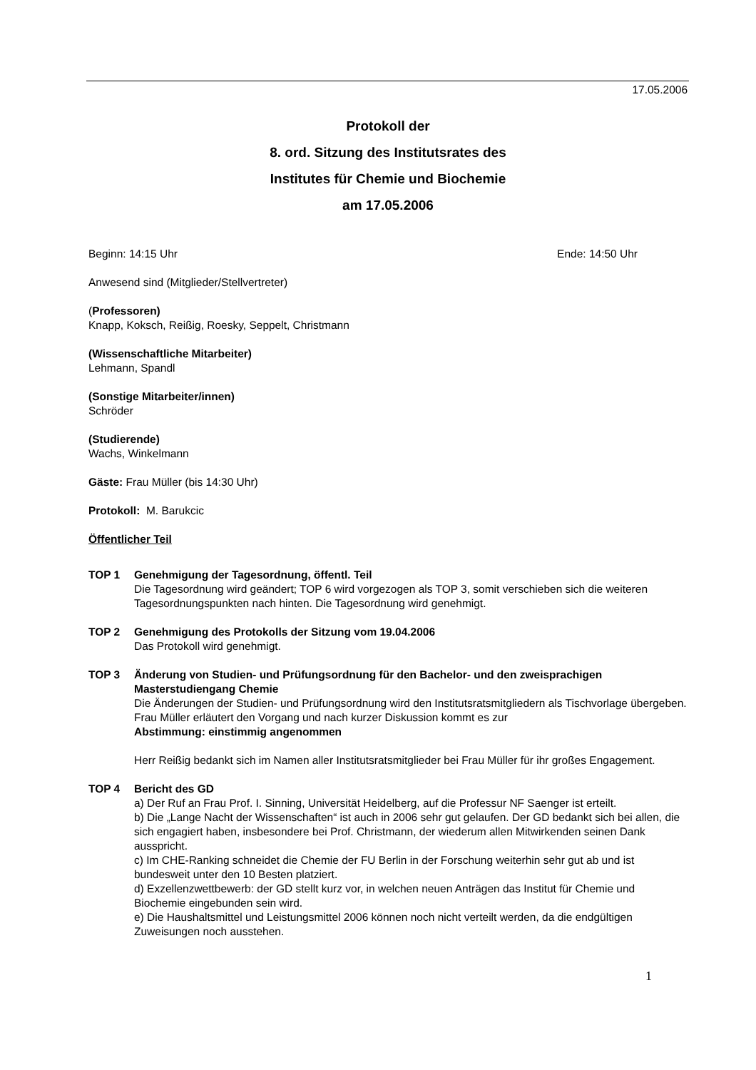17.05.2006
Protokoll der
8. ord. Sitzung des Institutsrates des
Institutes für Chemie und Biochemie
am 17.05.2006
Beginn: 14:15 Uhr Ende: 14:50 Uhr
Anwesend sind (Mitglieder/Stellvertreter)
(Professoren)
Knapp, Koksch, Reißig, Roesky, Seppelt, Christmann
(Wissenschaftliche Mitarbeiter)
Lehmann, Spandl
(Sonstige Mitarbeiter/innen)
Schröder
(Studierende)
Wachs, Winkelmann
Gäste: Frau Müller (bis 14:30 Uhr)
Protokoll: M. Barukcic
Öffentlicher Teil
TOP 1 Genehmigung der Tagesordnung, öffentl. Teil
Die Tagesordnung wird geändert; TOP 6 wird vorgezogen als TOP 3, somit verschieben sich die weiteren Tagesordnungspunkten nach hinten. Die Tagesordnung wird genehmigt.
TOP 2 Genehmigung des Protokolls der Sitzung vom 19.04.2006
Das Protokoll wird genehmigt.
TOP 3 Änderung von Studien- und Prüfungsordnung für den Bachelor- und den zweisprachigen Masterstudiengang Chemie
Die Änderungen der Studien- und Prüfungsordnung wird den Institutsratsmitgliedern als Tischvorlage übergeben. Frau Müller erläutert den Vorgang und nach kurzer Diskussion kommt es zur
Abstimmung: einstimmig angenommen
Herr Reißig bedankt sich im Namen aller Institutsratsmitglieder bei Frau Müller für ihr großes Engagement.
TOP 4 Bericht des GD
a) Der Ruf an Frau Prof. I. Sinning, Universität Heidelberg, auf die Professur NF Saenger ist erteilt.
b) Die „Lange Nacht der Wissenschaften“ ist auch in 2006 sehr gut gelaufen. Der GD bedankt sich bei allen, die sich engagiert haben, insbesondere bei Prof. Christmann, der wiederum allen Mitwirkenden seinen Dank ausspricht.
c) Im CHE-Ranking schneidet die Chemie der FU Berlin in der Forschung weiterhin sehr gut ab und ist bundesweit unter den 10 Besten platziert.
d) Exzellenzwettbewerb: der GD stellt kurz vor, in welchen neuen Anträgen das Institut für Chemie und Biochemie eingebunden sein wird.
e) Die Haushaltsmittel und Leistungsmittel 2006 können noch nicht verteilt werden, da die endgültigen Zuweisungen noch ausstehen.
1